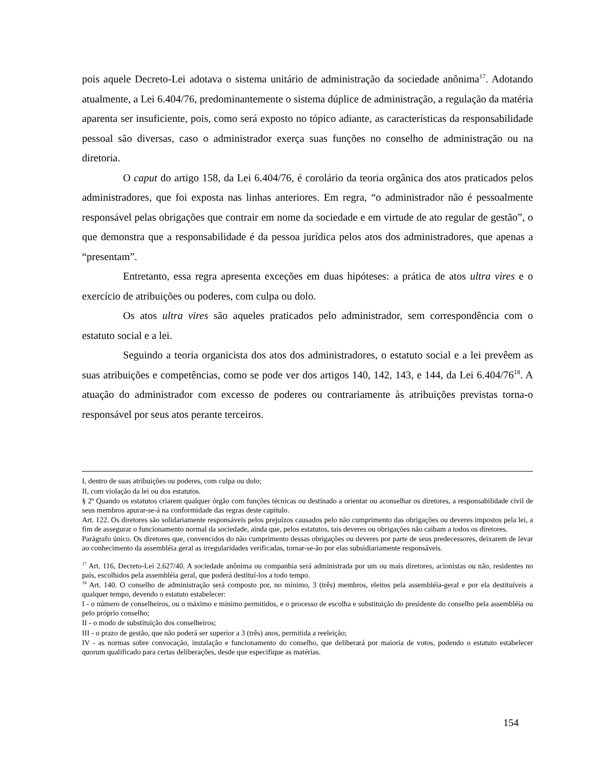pois aquele Decreto-Lei adotava o sistema unitário de administração da sociedade anônima<sup>17</sup>. Adotando atualmente, a Lei 6.404/76, predominantemente o sistema dúplice de administração, a regulação da matéria aparenta ser insuficiente, pois, como será exposto no tópico adiante, as características da responsabilidade pessoal são diversas, caso o administrador exerça suas funções no conselho de administração ou na diretoria.
O caput do artigo 158, da Lei 6.404/76, é corolário da teoria orgânica dos atos praticados pelos administradores, que foi exposta nas linhas anteriores. Em regra, “o administrador não é pessoalmente responsável pelas obrigações que contrair em nome da sociedade e em virtude de ato regular de gestão”, o que demonstra que a responsabilidade é da pessoa jurídica pelos atos dos administradores, que apenas a “presentam”.
Entretanto, essa regra apresenta exceções em duas hipóteses: a prática de atos ultra vires e o exercício de atribuições ou poderes, com culpa ou dolo.
Os atos ultra vires são aqueles praticados pelo administrador, sem correspondência com o estatuto social e a lei.
Seguindo a teoria organicista dos atos dos administradores, o estatuto social e a lei prevêem as suas atribuições e competências, como se pode ver dos artigos 140, 142, 143, e 144, da Lei 6.404/76<sup>18</sup>. A atuação do administrador com excesso de poderes ou contrariamente às atribuições previstas torna-o responsável por seus atos perante terceiros.
I, dentro de suas atribuições ou poderes, com culpa ou dolo;
II, com violação da lei ou dos estatutos.
§ 2º Quando os estatutos criarem qualquer órgão com funções técnicas ou destinado a orientar ou aconselhar os diretores, a responsabilidade civil de seus membros apurar-se-á na conformidade das regras deste capítulo.
Art. 122. Os diretores são solidariamente responsáveis pelos prejuízos causados pelo não cumprimento das obrigações ou deveres impostos pela lei, a fim de assegurar o funcionamento normal da sociedade, ainda que, pelos estatutos, tais deveres ou obrigações não caibam a todos os diretores.
Parágrafo único. Os diretores que, convencidos do não cumprimento dessas obrigações ou deveres por parte de seus predecessores, deixarem de levar ao conhecimento da assembléia geral as irregularidades verificadas, tornar-se-ão por elas subsidiariamente responsáveis.
<sup>17</sup> Art. 116, Decreto-Lei 2.627/40. A sociedade anônima ou companhia será administrada por um ou mais diretores, acionistas ou não, residentes no país, escolhidos pela assembléia geral, que poderá destituí-los a todo tempo.
<sup>18</sup> Art. 140. O conselho de administração será composto por, no mínimo, 3 (três) membros, eleitos pela assembléia-geral e por ela destituíveis a qualquer tempo, devendo o estatuto estabelecer:
I - o número de conselheiros, ou o máximo e mínimo permitidos, e o processo de escolha e substituição do presidente do conselho pela assembléia ou pelo próprio conselho;
II - o modo de substituição dos conselheiros;
III - o prazo de gestão, que não poderá ser superior a 3 (três) anos, permitida a reeleição;
IV - as normas sobre convocação, instalação e funcionamento do conselho, que deliberará por maioria de votos, podendo o estatuto estabelecer quorum qualificado para certas deliberações, desde que especifique as matérias.
154